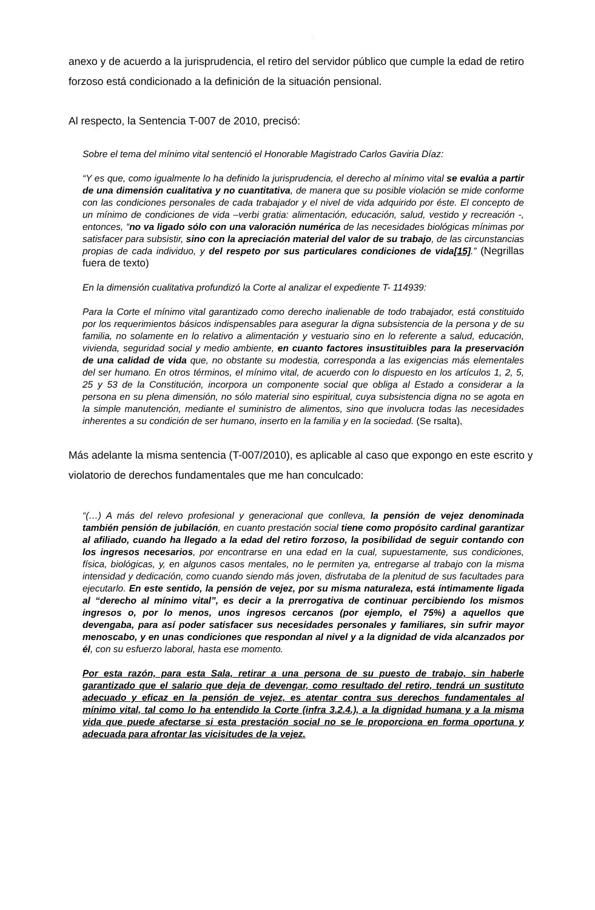5
anexo y de acuerdo a la jurisprudencia, el retiro del servidor público que cumple la edad de retiro forzoso está condicionado a la definición de la situación pensional.
Al respecto, la Sentencia T-007 de 2010, precisó:
Sobre el tema del mínimo vital sentenció el Honorable Magistrado Carlos Gaviria Díaz:
“Y es que, como igualmente lo ha definido la jurisprudencia, el derecho al mínimo vital se evalúa a partir de una dimensión cualitativa y no cuantitativa, de manera que su posible violación se mide conforme con las condiciones personales de cada trabajador y el nivel de vida adquirido por éste. El concepto de un mínimo de condiciones de vida –verbi gratia: alimentación, educación, salud, vestido y recreación -, entonces, “no va ligado sólo con una valoración numérica de las necesidades biológicas mínimas por satisfacer para subsistir, sino con la apreciación material del valor de su trabajo, de las circunstancias propias de cada individuo, y del respeto por sus particulares condiciones de vida[15].” (Negrillas fuera de texto)
En la dimensión cualitativa profundizó la Corte al analizar el expediente T- 114939:
Para la Corte el mínimo vital garantizado como derecho inalienable de todo trabajador, está constituido por los requerimientos básicos indispensables para asegurar la digna subsistencia de la persona y de su familia, no solamente en lo relativo a alimentación y vestuario sino en lo referente a salud, educación, vivienda, seguridad social y medio ambiente, en cuanto factores insustituibles para la preservación de una calidad de vida que, no obstante su modestia, corresponda a las exigencias más elementales del ser humano. En otros términos, el mínimo vital, de acuerdo con lo dispuesto en los artículos 1, 2, 5, 25 y 53 de la Constitución, incorpora un componente social que obliga al Estado a considerar a la persona en su plena dimensión, no sólo material sino espiritual, cuya subsistencia digna no se agota en la simple manutención, mediante el suministro de alimentos, sino que involucra todas las necesidades inherentes a su condición de ser humano, inserto en la familia y en la sociedad. (Se rsalta),
Más adelante la misma sentencia (T-007/2010), es aplicable al caso que expongo en este escrito y violatorio de derechos fundamentales que me han conculcado:
“(…) A más del relevo profesional y generacional que conlleva, la pensión de vejez denominada también pensión de jubilación, en cuanto prestación social tiene como propósito cardinal garantizar al afiliado, cuando ha llegado a la edad del retiro forzoso, la posibilidad de seguir contando con los ingresos necesarios, por encontrarse en una edad en la cual, supuestamente, sus condiciones, física, biológicas, y, en algunos casos mentales, no le permiten ya, entregarse al trabajo con la misma intensidad y dedicación, como cuando siendo más joven, disfrutaba de la plenitud de sus facultades para ejecutarlo. En este sentido, la pensión de vejez, por su misma naturaleza, está íntimamente ligada al “derecho al mínimo vital”, es decir a la prerrogativa de continuar percibiendo los mismos ingresos o, por lo menos, unos ingresos cercanos (por ejemplo, el 75%) a aquellos que devengaba, para así poder satisfacer sus necesidades personales y familiares, sin sufrir mayor menoscabo, y en unas condiciones que respondan al nivel y a la dignidad de vida alcanzados por él, con su esfuerzo laboral, hasta ese momento.
Por esta razón, para esta Sala, retirar a una persona de su puesto de trabajo, sin haberle garantizado que el salario que deja de devengar, como resultado del retiro, tendrá un sustituto adecuado y eficaz en la pensión de vejez, es atentar contra sus derechos fundamentales al mínimo vital, tal como lo ha entendido la Corte (infra 3.2.4.), a la dignidad humana y a la misma vida que puede afectarse si esta prestación social no se le proporciona en forma oportuna y adecuada para afrontar las vicisitudes de la vejez.